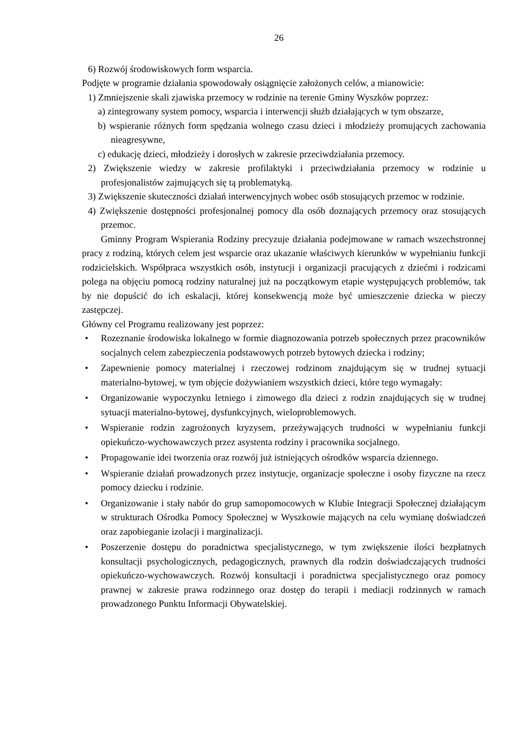26
6) Rozwój środowiskowych form wsparcia.
Podjęte w programie działania spowodowały osiągnięcie założonych celów, a mianowicie:
1) Zmniejszenie skali zjawiska przemocy w rodzinie na terenie Gminy Wyszków poprzez:
a) zintegrowany system pomocy, wsparcia i interwencji służb działających w tym obszarze,
b) wspieranie różnych form spędzania wolnego czasu dzieci i młodzieży promujących zachowania nieagresywne,
c) edukację dzieci, młodzieży i dorosłych w zakresie przeciwdziałania przemocy.
2) Zwiększenie wiedzy w zakresie profilaktyki i przeciwdziałania przemocy w rodzinie u profesjonalistów zajmujących się tą problematyką.
3) Zwiększenie skuteczności działań interwencyjnych wobec osób stosujących przemoc w rodzinie.
4) Zwiększenie dostępności profesjonalnej pomocy dla osób doznających przemocy oraz stosujących przemoc.
Gminny Program Wspierania Rodziny precyzuje działania podejmowane w ramach wszechstronnej pracy z rodziną, których celem jest wsparcie oraz ukazanie właściwych kierunków w wypełnianiu funkcji rodzicielskich. Współpraca wszystkich osób, instytucji i organizacji pracujących z dziećmi i rodzicami polega na objęciu pomocą rodziny naturalnej już na początkowym etapie występujących problemów, tak by nie dopuścić do ich eskalacji, której konsekwencją może być umieszczenie dziecka w pieczy zastępczej.
Główny cel Programu realizowany jest poprzez:
• Rozeznanie środowiska lokalnego w formie diagnozowania potrzeb społecznych przez pracowników socjalnych celem zabezpieczenia podstawowych potrzeb bytowych dziecka i rodziny;
• Zapewnienie pomocy materialnej i rzeczowej rodzinom znajdującym się w trudnej sytuacji materialno-bytowej, w tym objęcie dożywianiem wszystkich dzieci, które tego wymagały:
• Organizowanie wypoczynku letniego i zimowego dla dzieci z rodzin znajdujących się w trudnej sytuacji materialno-bytowej, dysfunkcyjnych, wieloproblemowych.
• Wspieranie rodzin zagrożonych kryzysem, przeżywających trudności w wypełnianiu funkcji opiekuńczo-wychowawczych przez asystenta rodziny i pracownika socjalnego.
• Propagowanie idei tworzenia oraz rozwój już istniejących ośrodków wsparcia dziennego.
• Wspieranie działań prowadzonych przez instytucje, organizacje społeczne i osoby fizyczne na rzecz pomocy dziecku i rodzinie.
• Organizowanie i stały nabór do grup samopomocowych w Klubie Integracji Społecznej działającym w strukturach Ośrodka Pomocy Społecznej w Wyszkowie mających na celu wymianę doświadczeń oraz zapobieganie izolacji i marginalizacji.
• Poszerzenie dostępu do poradnictwa specjalistycznego, w tym zwiększenie ilości bezpłatnych konsultacji psychologicznych, pedagogicznych, prawnych dla rodzin doświadczających trudności opiekuńczo-wychowawczych. Rozwój konsultacji i poradnictwa specjalistycznego oraz pomocy prawnej w zakresie prawa rodzinnego oraz dostęp do terapii i mediacji rodzinnych w ramach prowadzonego Punktu Informacji Obywatelskiej.